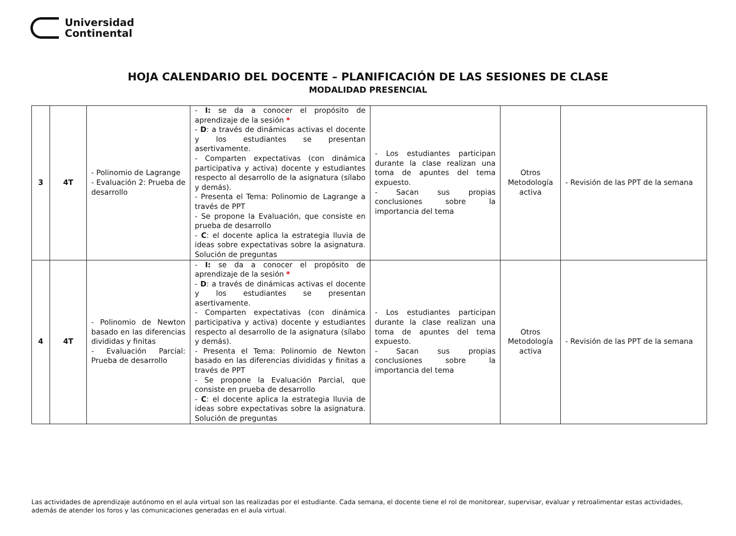Universidad
Continental
HOJA CALENDARIO DEL DOCENTE – PLANIFICACIÓN DE LAS SESIONES DE CLASE
MODALIDAD PRESENCIAL
| 3 | 4T | - Polinomio de Lagrange - Evaluación 2: Prueba de desarrollo | - I: se da a conocer el propósito de aprendizaje de la sesión * - D : a través de dinámicas activas el docente y los estudiantes se presentan asertivamente. - Comparten expectativas (con dinámica participativa y activa) docente y estudiantes respecto al desarrollo de la asignatura (sílabo y demás). - Presenta el Tema: Polinomio de Lagrange a través de PPT - Se propone la Evaluación, que consiste en prueba de desarrollo - C : el docente aplica la estrategia lluvia de ideas sobre expectativas sobre la asignatura. Solución de preguntas | - Los estudiantes participan durante la clase realizan una toma de apuntes del tema expuesto. - Sacan sus propias conclusiones sobre la importancia del tema | Otros Metodología activa | - Revisión de las PPT de la semana |
| 4 | 4T | - Polinomio de Newton basado en las diferencias divididas y finitas - Evaluación Parcial: Prueba de desarrollo | - I: se da a conocer el propósito de aprendizaje de la sesión * - D : a través de dinámicas activas el docente y los estudiantes se presentan asertivamente. - Comparten expectativas (con dinámica participativa y activa) docente y estudiantes respecto al desarrollo de la asignatura (sílabo y demás). - Presenta el Tema: Polinomio de Newton basado en las diferencias divididas y finitas a través de PPT - Se propone la Evaluación Parcial, que consiste en prueba de desarrollo - C : el docente aplica la estrategia lluvia de ideas sobre expectativas sobre la asignatura. Solución de preguntas | - Los estudiantes participan durante la clase realizan una toma de apuntes del tema expuesto. - Sacan sus propias conclusiones sobre la importancia del tema | Otros Metodología activa | - Revisión de las PPT de la semana |
Las actividades de aprendizaje autónomo en el aula virtual son las realizadas por el estudiante. Cada semana, el docente tiene el rol de monitorear, supervisar, evaluar y retroalimentar estas actividades, además de atender los foros y las comunicaciones generadas en el aula virtual.